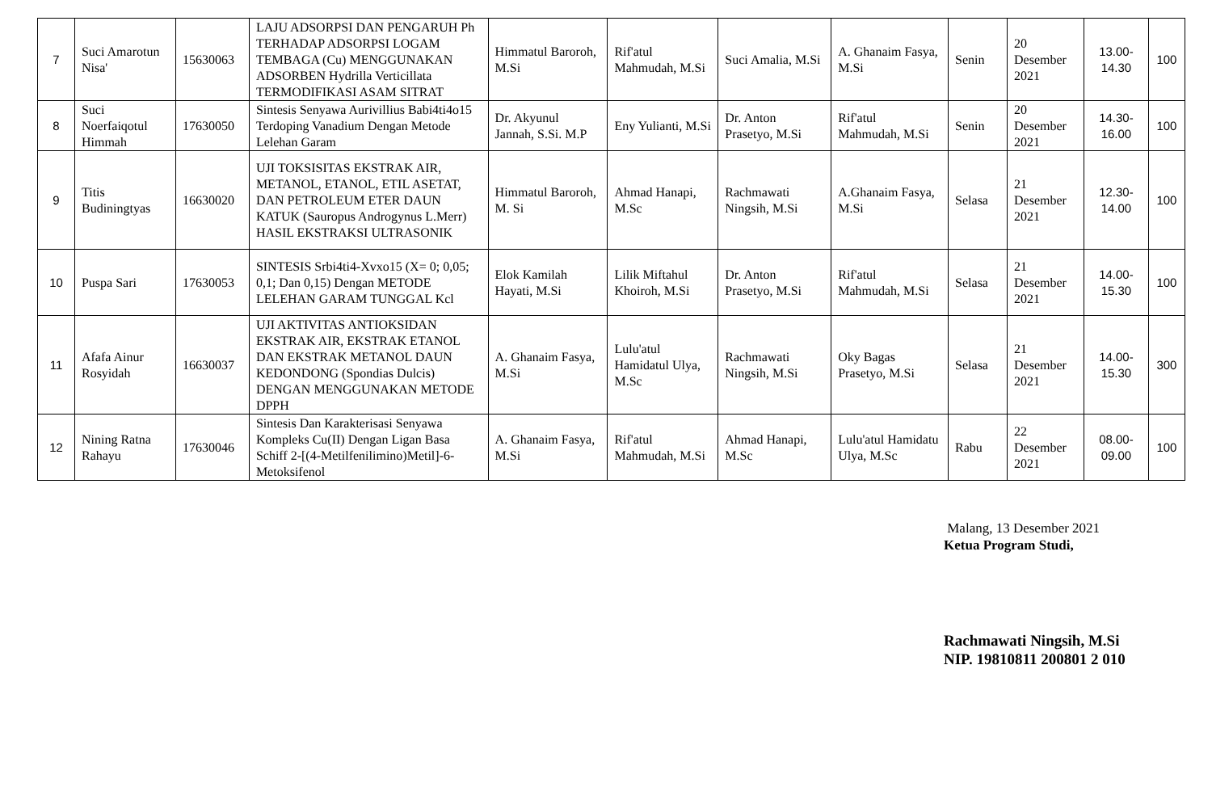| 7 | Suci Amarotun Nisa' | 15630063 | LAJU ADSORPSI DAN PENGARUH Ph TERHADAP ADSORPSI LOGAM TEMBAGA (Cu) MENGGUNAKAN ADSORBEN Hydrilla Verticillata TERMODIFIKASI ASAM SITRAT | Himmatul Baroroh, M.Si | Rif'atul Mahmudah, M.Si | Suci Amalia, M.Si | A. Ghanaim Fasya, M.Si | Senin | 20 Desember 2021 | 13.00-14.30 | 100 |
| 8 | Suci Noerfaiqotul Himmah | 17630050 | Sintesis Senyawa Aurivillius Babi4ti4o15 Terdoping Vanadium Dengan Metode Lelehan Garam | Dr. Akyunul Jannah, S.Si. M.P | Eny Yulianti, M.Si | Dr. Anton Prasetyo, M.Si | Rif'atul Mahmudah, M.Si | Senin | 20 Desember 2021 | 14.30-16.00 | 100 |
| 9 | Titis Budiningtyas | 16630020 | UJI TOKSISITAS EKSTRAK AIR, METANOL, ETANOL, ETIL ASETAT, DAN PETROLEUM ETER DAUN KATUK (Sauropus Androgynus L.Merr) HASIL EKSTRAKSI ULTRASONIK | Himmatul Baroroh, M. Si | Ahmad Hanapi, M.Sc | Rachmawati Ningsih, M.Si | A.Ghanaim Fasya, M.Si | Selasa | 21 Desember 2021 | 12.30-14.00 | 100 |
| 10 | Puspa Sari | 17630053 | SINTESIS Srbi4ti4-Xvxo15 (X= 0; 0,05; 0,1; Dan 0,15) Dengan METODE LELEHAN GARAM TUNGGAL Kcl | Elok Kamilah Hayati, M.Si | Lilik Miftahul Khoiroh, M.Si | Dr. Anton Prasetyo, M.Si | Rif'atul Mahmudah, M.Si | Selasa | 21 Desember 2021 | 14.00-15.30 | 100 |
| 11 | Afafa Ainur Rosyidah | 16630037 | UJI AKTIVITAS ANTIOKSIDAN EKSTRAK AIR, EKSTRAK ETANOL DAN EKSTRAK METANOL DAUN KEDONDONG (Spondias Dulcis) DENGAN MENGGUNAKAN METODE DPPH | A. Ghanaim Fasya, M.Si | Lulu'atul Hamidatul Ulya, M.Sc | Rachmawati Ningsih, M.Si | Oky Bagas Prasetyo, M.Si | Selasa | 21 Desember 2021 | 14.00-15.30 | 300 |
| 12 | Nining Ratna Rahayu | 17630046 | Sintesis Dan Karakterisasi Senyawa Kompleks Cu(II) Dengan Ligan Basa Schiff 2-[(4-Metilfenilimino)Metil]-6-Metoksifenol | A. Ghanaim Fasya, M.Si | Rif'atul Mahmudah, M.Si | Ahmad Hanapi, M.Sc | Lulu'atul Hamidatu Ulya, M.Sc | Rabu | 22 Desember 2021 | 08.00-09.00 | 100 |
Malang, 13 Desember 2021
Ketua Program Studi,
Rachmawati Ningsih, M.Si
NIP. 19810811 200801 2 010